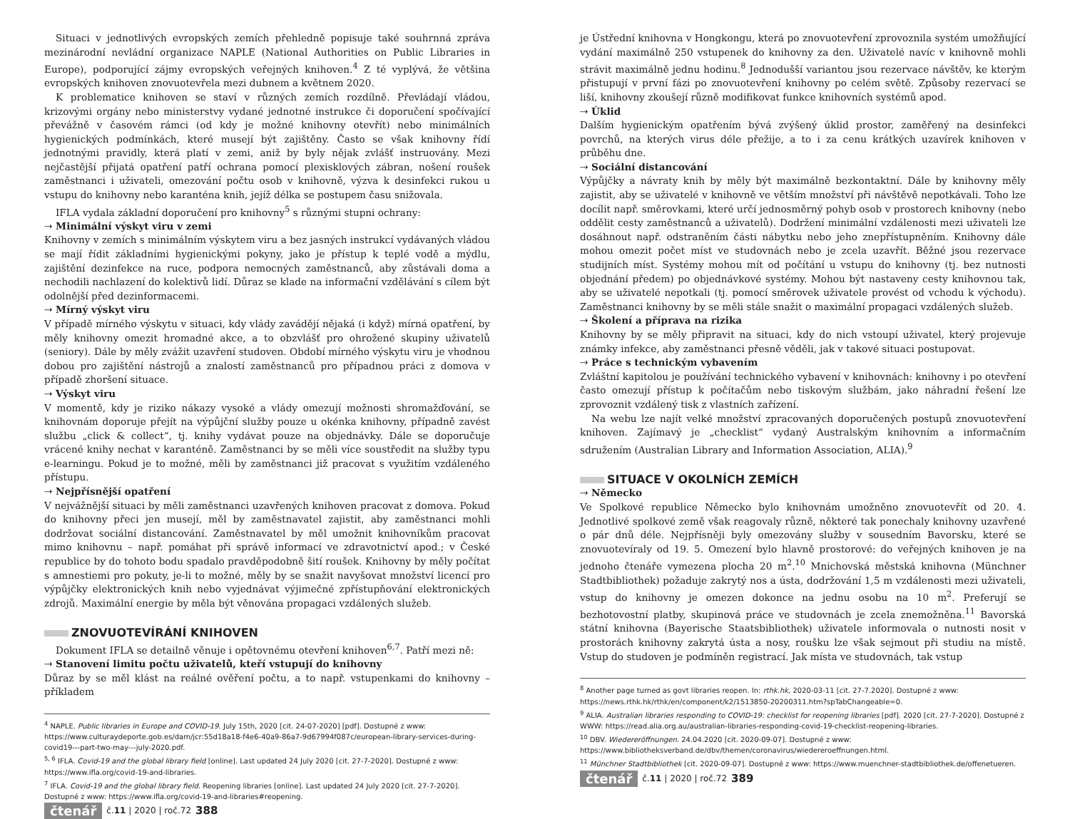Situaci v jednotlivých evropských zemích přehledně popisuje také souhrnná zpráva mezinárodní nevládní organizace NAPLE (National Authorities on Public Libraries in Europe), podporující zájmy evropských veřejných knihoven.<sup>4</sup> Z té vyplývá, že většina evropských knihoven znovuotevřela mezi dubnem a květnem 2020.
K problematice knihoven se staví v různých zemích rozdílně. Převládají vládou, krizovými orgány nebo ministerstvy vydané jednotné instrukce či doporučení spočívající převážně v časovém rámci (od kdy je možné knihovny otevřít) nebo minimálních hygienických podmínkách, které musejí být zajištěny. Často se však knihovny řídí jednotnými pravidly, která platí v zemi, aniž by byly nějak zvlášť instruovány. Mezi nejčastější přijatá opatření patří ochrana pomocí plexisklových zábran, nošení roušek zaměstnanci i uživateli, omezování počtu osob v knihovně, výzva k desinfekci rukou u vstupu do knihovny nebo karanténa knih, jejíž délka se postupem času snižovala.
IFLA vydala základní doporučení pro knihovny<sup>5</sup> s různými stupni ochrany:
⇢ Minimální výskyt viru v zemi
Knihovny v zemích s minimálním výskytem viru a bez jasných instrukcí vydávaných vládou se mají řídit základními hygienickými pokyny, jako je přístup k teplé vodě a mýdlu, zajištění dezinfekce na ruce, podpora nemocných zaměstnanců, aby zůstávali doma a nechodili nachlazení do kolektivů lidí. Důraz se klade na informační vzdělávání s cílem být odolnější před dezinformacemi.
⇢ Mírný výskyt viru
V případě mírného výskytu v situaci, kdy vlády zavádějí nějaká (i když) mírná opatření, by měly knihovny omezit hromadné akce, a to obzvlášť pro ohrožené skupiny uživatelů (seniory). Dále by měly zvážit uzavření studoven. Období mírného výskytu viru je vhodnou dobou pro zajištění nástrojů a znalostí zaměstnanců pro případnou práci z domova v případě zhoršení situace.
⇢ Výskyt viru
V momentě, kdy je riziko nákazy vysoké a vlády omezují možnosti shromažďování, se knihovnám doporuje přejít na výpůjční služby pouze u okénka knihovny, případně zavést službu „click & collect“, tj. knihy vydávat pouze na objednávky. Dále se doporučuje vrácené knihy nechat v karanténě. Zaměstnanci by se měli více soustředit na služby typu e-learningu. Pokud je to možné, měli by zaměstnanci již pracovat s využitím vzdáleného přístupu.
⇢ Nejpřísnější opatření
V nejvážnější situaci by měli zaměstnanci uzavřených knihoven pracovat z domova. Pokud do knihovny přeci jen musejí, měl by zaměstnavatel zajistit, aby zaměstnanci mohli dodržovat sociální distancování. Zaměstnavatel by měl umožnit knihovníkům pracovat mimo knihovnu – např. pomáhat při správě informací ve zdravotnictví apod.; v České republice by do tohoto bodu spadalo pravděpodobně šití roušek. Knihovny by měly počítat s amnestiemi pro pokuty, je-li to možné, měly by se snažit navyšovat množství licencí pro výpůjčky elektronických knih nebo vyjednávat výjimečné zpřístupňování elektronických zdrojů. Maximální energie by měla být věnována propagaci vzdálených služeb.
ZNOVUOTEVÍRÁNÍ KNIHOVEN
Dokument IFLA se detailně věnuje i opětovnému otevření knihoven<sup>6,7</sup>. Patří mezi ně:
⇢ Stanovení limitu počtu uživatelů, kteří vstupují do knihovny
Důraz by se měl klást na reálné ověření počtu, a to např. vstupenkami do knihovny – příkladem
<sup>4</sup> NAPLE. Public libraries in Europe and COVID-19. July 15th, 2020 [cit. 24-07-2020] [pdf]. Dostupné z www: https://www.culturaydeporte.gob.es/dam/jcr:55d18a18-f4e6-40a9-86a7-9d67994f087c/european-library-services-during-covid19---part-two-may---july-2020.pdf.
<sup>5, 6</sup> IFLA. Covid-19 and the global library field [online]. Last updated 24 July 2020 [cit. 27-7-2020]. Dostupné z www: https://www.ifla.org/covid-19-and-libraries.
<sup>7</sup> IFLA. Covid-19 and the global library field. Reopening libraries [online]. Last updated 24 July 2020 [cit. 27-7-2020]. Dostupné z www: https://www.ifla.org/covid-19-and-libraries#reopening.
čtenář č.11 | 2020 | roč.72 388
je Ústřední knihovna v Hongkongu, která po znovuotevření zprovoznila systém umožňující vydání maximálně 250 vstupenek do knihovny za den. Uživatelé navíc v knihovně mohli strávit maximálně jednu hodinu.<sup>8</sup> Jednodušší variantou jsou rezervace návštěv, ke kterým přistupují v první fázi po znovuotevření knihovny po celém světě. Způsoby rezervací se liší, knihovny zkoušejí různě modifikovat funkce knihovních systémů apod.
⇢ Úklid
Dalším hygienickým opatřením bývá zvýšený úklid prostor, zaměřený na desinfekci povrchů, na kterých virus déle přežije, a to i za cenu krátkých uzavírek knihoven v průběhu dne.
⇢ Sociální distancování
Výpůjčky a návraty knih by měly být maximálně bezkontaktní. Dále by knihovny měly zajistit, aby se uživatelé v knihovně ve větším množství při návštěvě nepotkávali. Toho lze docílit např. směrovkami, které určí jednosměrný pohyb osob v prostorech knihovny (nebo oddělit cesty zaměstnanců a uživatelů). Dodržení minimální vzdálenosti mezi uživateli lze dosáhnout např. odstraněním části nábytku nebo jeho znepřístupněním. Knihovny dále mohou omezit počet míst ve studovnách nebo je zcela uzavřít. Běžné jsou rezervace studijních míst. Systémy mohou mít od počítání u vstupu do knihovny (tj. bez nutnosti objednání předem) po objednávkové systémy. Mohou být nastaveny cesty knihovnou tak, aby se uživatelé nepotkali (tj. pomocí směrovek uživatele provést od vchodu k východu). Zaměstnanci knihovny by se měli stále snažit o maximální propagaci vzdálených služeb.
⇢ Školení a příprava na rizika
Knihovny by se měly připravit na situaci, kdy do nich vstoupí uživatel, který projevuje známky infekce, aby zaměstnanci přesně věděli, jak v takové situaci postupovat.
⇢ Práce s technickým vybavením
Zvláštní kapitolou je používání technického vybavení v knihovnách: knihovny i po otevření často omezují přístup k počítačům nebo tiskovým službám, jako náhradní řešení lze zprovoznit vzdálený tisk z vlastních zařízení.
Na webu lze najít velké množství zpracovaných doporučených postupů znovuotevření knihoven. Zajímavý je „checklist“ vydaný Australským knihovním a informačním sdružením (Australian Library and Information Association, ALIA).<sup>9</sup>
SITUACE V OKOLNÍCH ZEMÍCH
⇢ Německo
Ve Spolkové republice Německo bylo knihovnám umožněno znovuotevřít od 20. 4. Jednotlivé spolkové země však reagovaly různě, některé tak ponechaly knihovny uzavřené o pár dnů déle. Nejpřísněji byly omezovány služby v sousedním Bavorsku, které se znovuotevíraly od 19. 5. Omezení bylo hlavně prostorové: do veřejných knihoven je na jednoho čtenáře vymezena plocha 20 m<sup>2</sup>.<sup>10</sup> Mnichovská městská knihovna (Münchner Stadtbibliothek) požaduje zakrytý nos a ústa, dodržování 1,5 m vzdálenosti mezi uživateli, vstup do knihovny je omezen dokonce na jednu osobu na 10 m<sup>2</sup>. Preferují se bezhotovostní platby, skupinová práce ve studovnách je zcela znemožněna.<sup>11</sup> Bavorská státní knihovna (Bayerische Staatsbibliothek) uživatele informovala o nutnosti nosit v prostorách knihovny zakrytá ústa a nosy, roušku lze však sejmout při studiu na místě. Vstup do studoven je podmíněn registrací. Jak místa ve studovnách, tak vstup
<sup>8</sup> Another page turned as govt libraries reopen. In: rthk.hk, 2020-03-11 [cit. 27-7.2020]. Dostupné z www: https://news.rthk.hk/rthk/en/component/k2/1513850-20200311.htm?spTabChangeable=0.
<sup>9</sup> ALIA. Australian libraries responding to COVID-19: checklist for reopening libraries [pdf]. 2020 [cit. 27-7-2020]. Dostupné z WWW: https://read.alia.org.au/australian-libraries-responding-covid-19-checklist-reopening-libraries.
<sup>10</sup> DBV. Wiedereröffnungen. 24.04.2020 [cit. 2020-09-07]. Dostupné z www: https://www.bibliotheksverband.de/dbv/themen/coronavirus/wiedereroeffnungen.html.
<sup>11</sup> Münchner Stadtbibliothek [cit. 2020-09-07]. Dostupné z www: https://www.muenchner-stadtbibliothek.de/offenetueren.
čtenář č.11 | 2020 | roč.72 389